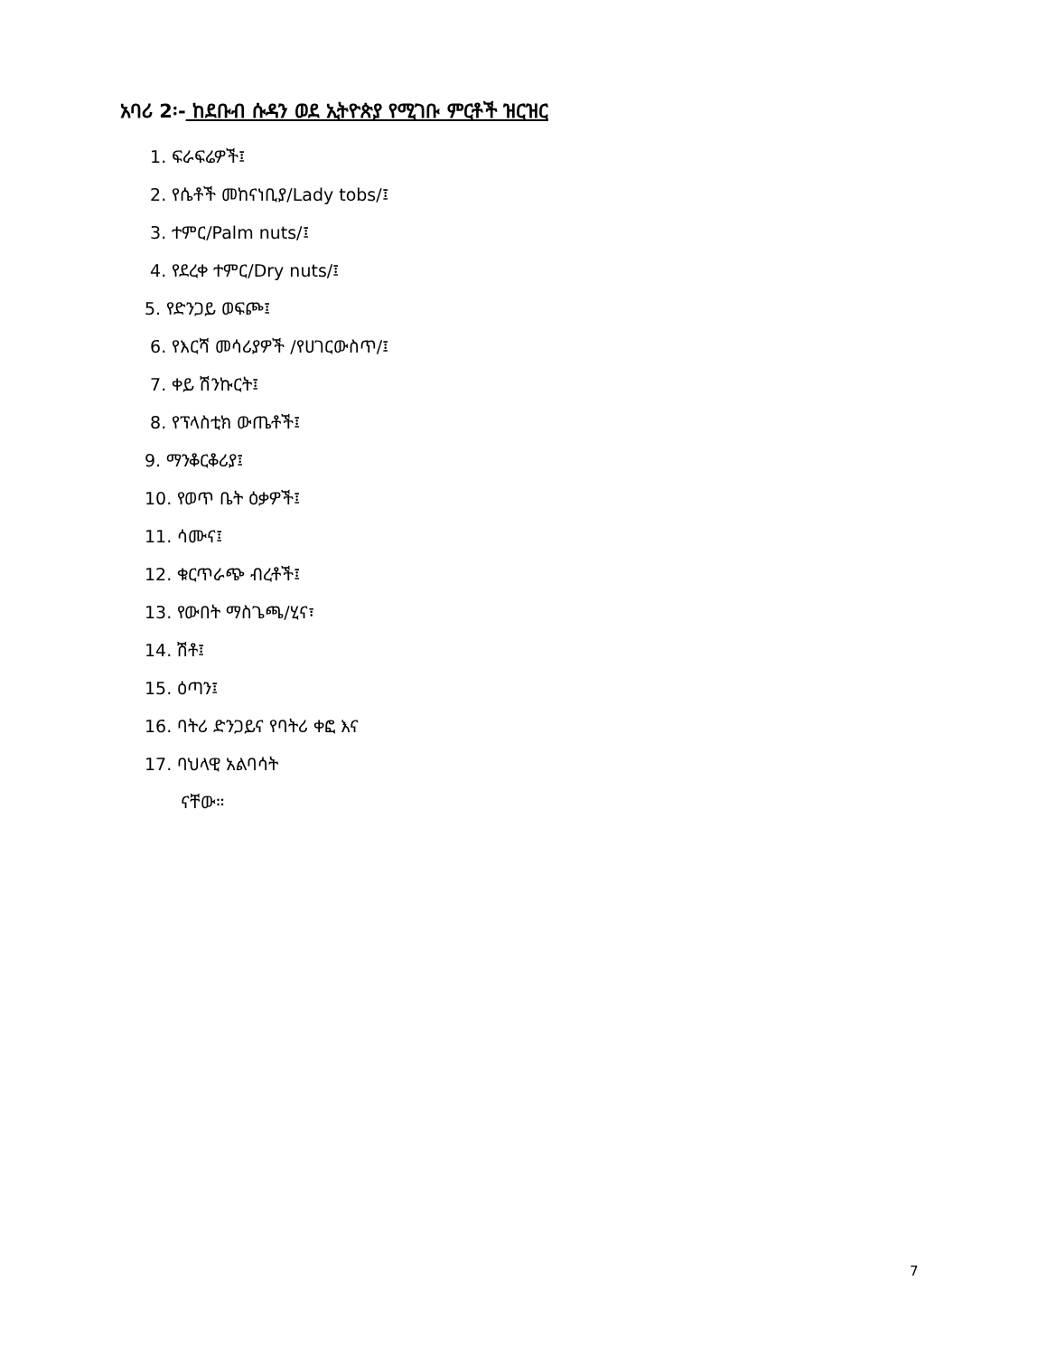አባሪ 2፡- ከደቡብ ሱዳን ወደ ኢትዮጵያ የሚገቡ ምርቶች ዝርዝር
1. ፍራፍሬዎች፤
2. የሴቶች መከናነቢያ/Lady tobs/፤
3. ተምር/Palm nuts/፤
4. የደረቀ ተምር/Dry nuts/፤
5. የድንጋይ ወፍጮ፤
6. የእርሻ መሳሪያዎች /የሀገርውስጥ/፤
7. ቀይ ሽንኩርት፤
8. የፕላስቲክ ውጤቶች፤
9. ማንቆርቆሪያ፤
10. የወጥ ቤት ዕቃዎች፤
11. ሳሙና፤
12. ቁርጥራጭ ብረቶች፤
13. የውበት ማስጌጫ/ሂና፣
14. ሽቶ፤
15. ዕጣን፤
16. ባትሪ ድንጋይና የባትሪ ቀፎ እና
17. ባህላዊ አልባሳት
ናቸው።
7